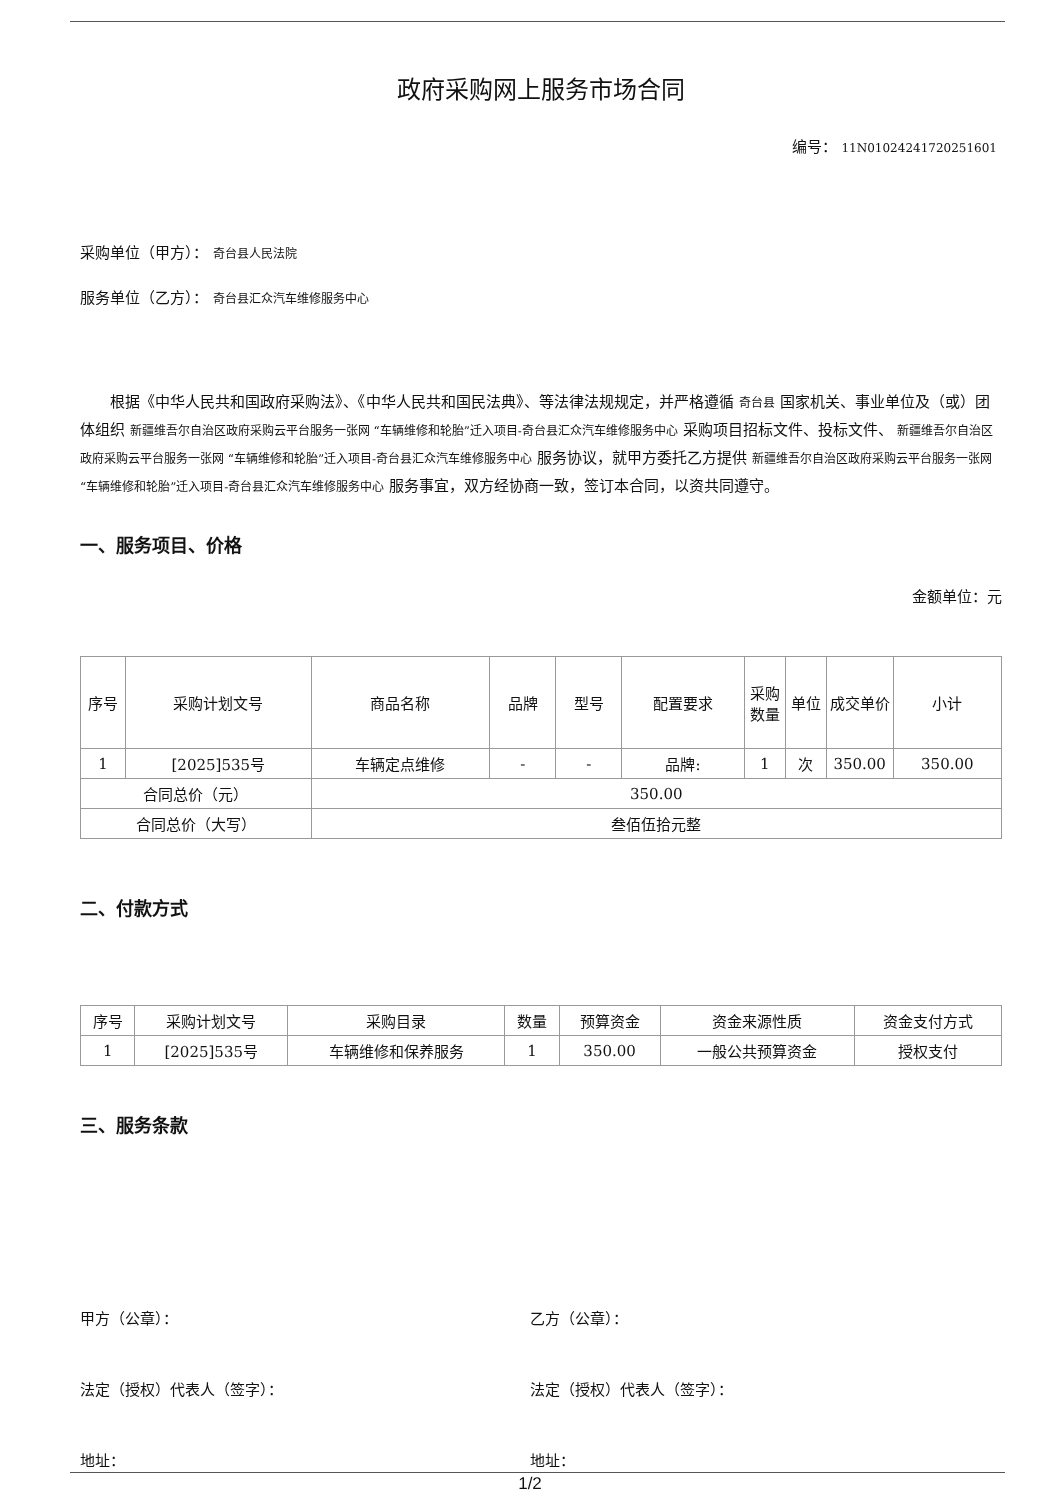政府采购网上服务市场合同
编号： 11N01024241720251601
采购单位（甲方）： 奇台县人民法院
服务单位（乙方）： 奇台县汇众汽车维修服务中心
根据《中华人民共和国政府采购法》、《中华人民共和国民法典》、等法律法规规定，并严格遵循 奇台县 国家机关、事业单位及（或）团体组织 新疆维吾尔自治区政府采购云平台服务一张网 “车辆维修和轮胎”迁入项目-奇台县汇众汽车维修服务中心 采购项目招标文件、投标文件、 新疆维吾尔自治区政府采购云平台服务一张网 “车辆维修和轮胎”迁入项目-奇台县汇众汽车维修服务中心 服务协议，就甲方委托乙方提供 新疆维吾尔自治区政府采购云平台服务一张网 “车辆维修和轮胎”迁入项目-奇台县汇众汽车维修服务中心 服务事宜，双方经协商一致，签订本合同，以资共同遵守。
一、服务项目、价格
金额单位：元
| 序号 | 采购计划文号 | 商品名称 | 品牌 | 型号 | 配置要求 | 采购数量 | 单位 | 成交单价 | 小计 |
| --- | --- | --- | --- | --- | --- | --- | --- | --- | --- |
| 1 | [2025]535号 | 车辆定点维修 | - | - | 品牌: | 1 | 次 | 350.00 | 350.00 |
| 合同总价（元） | | 350.00 | | | | | | | |
| 合同总价（大写） | | 叁佰伍拾元整 | | | | | | | |
二、付款方式
| 序号 | 采购计划文号 | 采购目录 | 数量 | 预算资金 | 资金来源性质 | 资金支付方式 |
| --- | --- | --- | --- | --- | --- | --- |
| 1 | [2025]535号 | 车辆维修和保养服务 | 1 | 350.00 | 一般公共预算资金 | 授权支付 |
三、服务条款
甲方（公章）： 乙方（公章）：
法定（授权）代表人（签字）： 法定（授权）代表人（签字）：
地址： 地址：
1/2